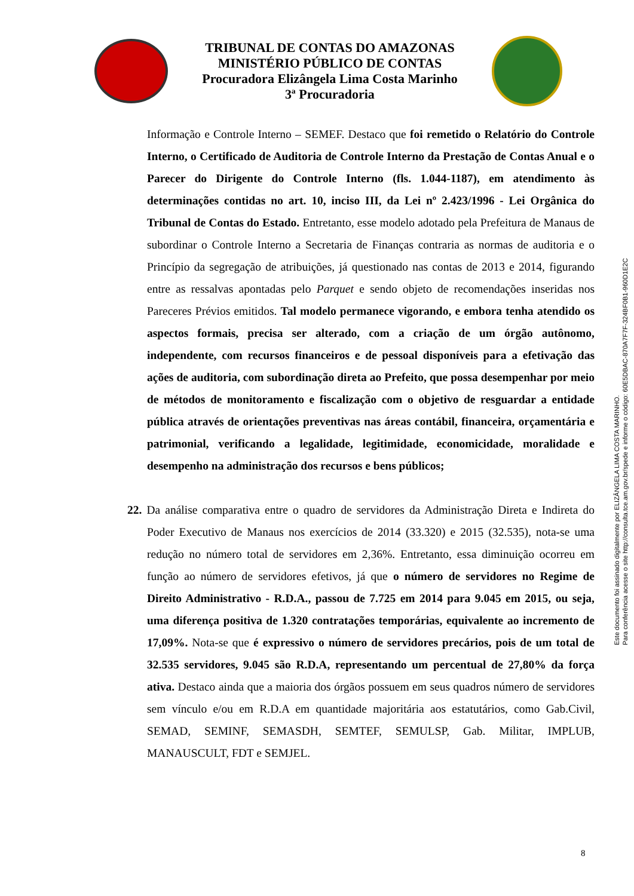TRIBUNAL DE CONTAS DO AMAZONAS
MINISTÉRIO PÚBLICO DE CONTAS
Procuradora Elizângela Lima Costa Marinho
3ª Procuradoria
Informação e Controle Interno – SEMEF. Destaco que foi remetido o Relatório do Controle Interno, o Certificado de Auditoria de Controle Interno da Prestação de Contas Anual e o Parecer do Dirigente do Controle Interno (fls. 1.044-1187), em atendimento às determinações contidas no art. 10, inciso III, da Lei nº 2.423/1996 - Lei Orgânica do Tribunal de Contas do Estado. Entretanto, esse modelo adotado pela Prefeitura de Manaus de subordinar o Controle Interno a Secretaria de Finanças contraria as normas de auditoria e o Princípio da segregação de atribuições, já questionado nas contas de 2013 e 2014, figurando entre as ressalvas apontadas pelo Parquet e sendo objeto de recomendações inseridas nos Pareceres Prévios emitidos. Tal modelo permanece vigorando, e embora tenha atendido os aspectos formais, precisa ser alterado, com a criação de um órgão autônomo, independente, com recursos financeiros e de pessoal disponíveis para a efetivação das ações de auditoria, com subordinação direta ao Prefeito, que possa desempenhar por meio de métodos de monitoramento e fiscalização com o objetivo de resguardar a entidade pública através de orientações preventivas nas áreas contábil, financeira, orçamentária e patrimonial, verificando a legalidade, legitimidade, economicidade, moralidade e desempenho na administração dos recursos e bens públicos;
22. Da análise comparativa entre o quadro de servidores da Administração Direta e Indireta do Poder Executivo de Manaus nos exercícios de 2014 (33.320) e 2015 (32.535), nota-se uma redução no número total de servidores em 2,36%. Entretanto, essa diminuição ocorreu em função ao número de servidores efetivos, já que o número de servidores no Regime de Direito Administrativo - R.D.A., passou de 7.725 em 2014 para 9.045 em 2015, ou seja, uma diferença positiva de 1.320 contratações temporárias, equivalente ao incremento de 17,09%. Nota-se que é expressivo o número de servidores precários, pois de um total de 32.535 servidores, 9.045 são R.D.A, representando um percentual de 27,80% da força ativa. Destaco ainda que a maioria dos órgãos possuem em seus quadros número de servidores sem vínculo e/ou em R.D.A em quantidade majoritária aos estatutários, como Gab.Civil, SEMAD, SEMINF, SEMASDH, SEMTEF, SEMULSP, Gab. Militar, IMPLUB, MANAUSCULT, FDT e SEMJEL.
Este documento foi assinado digitalmente por ELIZÂNGELA LIMA COSTA MARINHO.
Para conferência acesse o site http://consulta.tce.am.gov.br/spede e informe o código: 60E5DBAC-870A7F7F-324BF0B1-960D1E2C
8